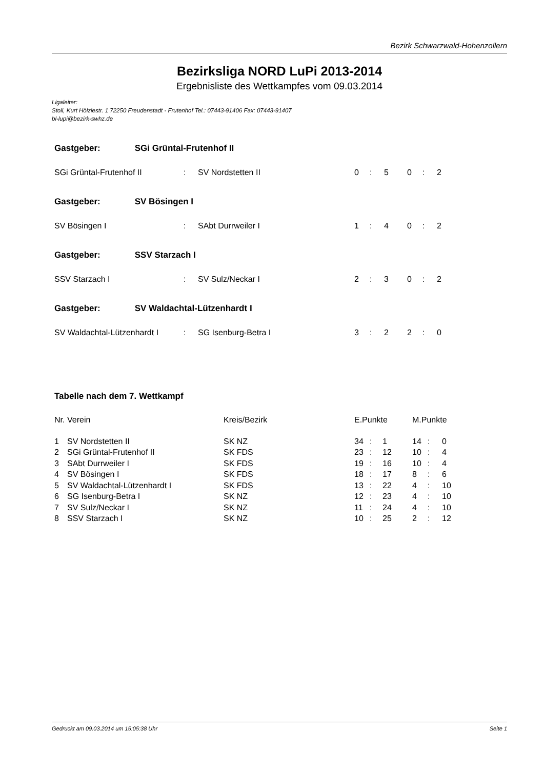Bezirk Schwarzwald-Hohenzollern
Bezirksliga NORD LuPi 2013-2014
Ergebnisliste des Wettkampfes vom 09.03.2014
Ligaleiter:
Stoll, Kurt Hölzlestr. 1 72250 Freudenstadt - Frutenhof Tel.: 07443-91406 Fax: 07443-91407
bl-lupi@bezirk-swhz.de
Gastgeber: SGi Grüntal-Frutenhof II
| SGi Grüntal-Frutenhof II | : | SV Nordstetten II | 0 | : | 5 | 0 | : | 2 |
Gastgeber: SV Bösingen I
| SV Bösingen I | : | SAbt Durrweiler I | 1 | : | 4 | 0 | : | 2 |
Gastgeber: SSV Starzach I
| SSV Starzach I | : | SV Sulz/Neckar I | 2 | : | 3 | 0 | : | 2 |
Gastgeber: SV Waldachtal-Lützenhardt I
| SV Waldachtal-Lützenhardt I | : | SG Isenburg-Betra I | 3 | : | 2 | 2 | : | 0 |
Tabelle nach dem 7. Wettkampf
| Nr. | Verein | Kreis/Bezirk | E.Punkte | | | M.Punkte | | |
| --- | --- | --- | --- | --- | --- | --- | --- | --- |
| 1 | SV Nordstetten II | SK NZ | 34 | : | 1 | 14 | : | 0 |
| 2 | SGi Grüntal-Frutenhof II | SK FDS | 23 | : | 12 | 10 | : | 4 |
| 3 | SAbt Durrweiler I | SK FDS | 19 | : | 16 | 10 | : | 4 |
| 4 | SV Bösingen I | SK FDS | 18 | : | 17 | 8 | : | 6 |
| 5 | SV Waldachtal-Lützenhardt I | SK FDS | 13 | : | 22 | 4 | : | 10 |
| 6 | SG Isenburg-Betra I | SK NZ | 12 | : | 23 | 4 | : | 10 |
| 7 | SV Sulz/Neckar I | SK NZ | 11 | : | 24 | 4 | : | 10 |
| 8 | SSV Starzach I | SK NZ | 10 | : | 25 | 2 | : | 12 |
Gedruckt am 09.03.2014 um 15:05:38 Uhr Seite 1